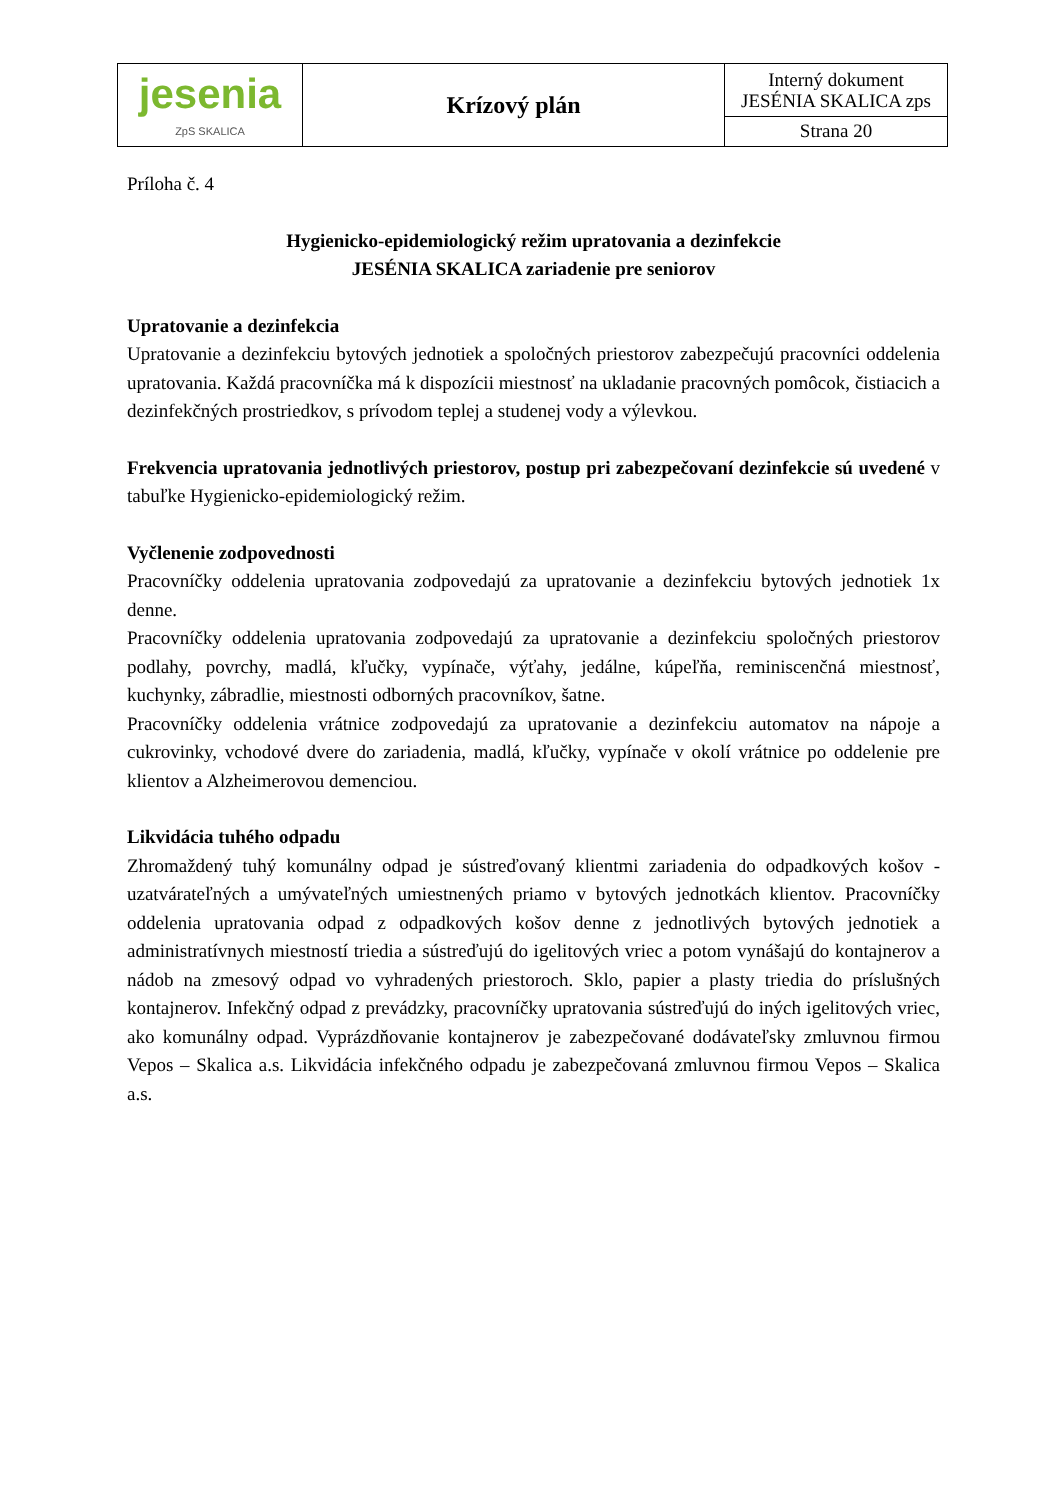| jesenia ZpS SKALICA | Krízový plán | Interný dokument JESÉNIA SKALICA zps |
| | | Strana 20 |
Príloha č. 4
Hygienicko-epidemiologický režim upratovania a dezinfekcie
JESÉNIA SKALICA zariadenie pre seniorov
Upratovanie a dezinfekcia
Upratovanie a dezinfekciu bytových jednotiek a spoločných priestorov zabezpečujú pracovníci oddelenia upratovania. Každá pracovníčka má k dispozícii miestnosť na ukladanie pracovných pomôcok, čistiacich a dezinfekčných prostriedkov, s prívodom teplej a studenej vody a výlevkou.
Frekvencia upratovania jednotlivých priestorov, postup pri zabezpečovaní dezinfekcie sú uvedené v tabuľke Hygienicko-epidemiologický režim.
Vyčlenenie zodpovednosti
Pracovníčky oddelenia upratovania zodpovedajú za upratovanie a dezinfekciu bytových jednotiek 1x denne.
Pracovníčky oddelenia upratovania zodpovedajú za upratovanie a dezinfekciu spoločných priestorov podlahy, povrchy, madlá, kľučky, vypínače, výťahy, jedálne, kúpeľňa, reminiscenčná miestnosť, kuchynky, zábradlie, miestnosti odborných pracovníkov, šatne.
Pracovníčky oddelenia vrátnice zodpovedajú za upratovanie a dezinfekciu automatov na nápoje a cukrovinky, vchodové dvere do zariadenia, madlá, kľučky, vypínače v okolí vrátnice po oddelenie pre klientov a Alzheimerovou demenciou.
Likvidácia tuhého odpadu
Zhromaždený tuhý komunálny odpad je sústreďovaný klientmi zariadenia do odpadkových košov - uzatvárateľných a umývateľných umiestnených priamo v bytových jednotkách klientov. Pracovníčky oddelenia upratovania odpad z odpadkových košov denne z jednotlivých bytových jednotiek a administratívnych miestností triedia a sústreďujú do igelitových vriec a potom vynášajú do kontajnerov a nádob na zmesový odpad vo vyhradených priestoroch. Sklo, papier a plasty triedia do príslušných kontajnerov. Infekčný odpad z prevádzky, pracovníčky upratovania sústreďujú do iných igelitových vriec, ako komunálny odpad. Vyprázdňovanie kontajnerov je zabezpečované dodávateľsky zmluvnou firmou Vepos – Skalica a.s. Likvidácia infekčného odpadu je zabezpečovaná zmluvnou firmou Vepos – Skalica a.s.